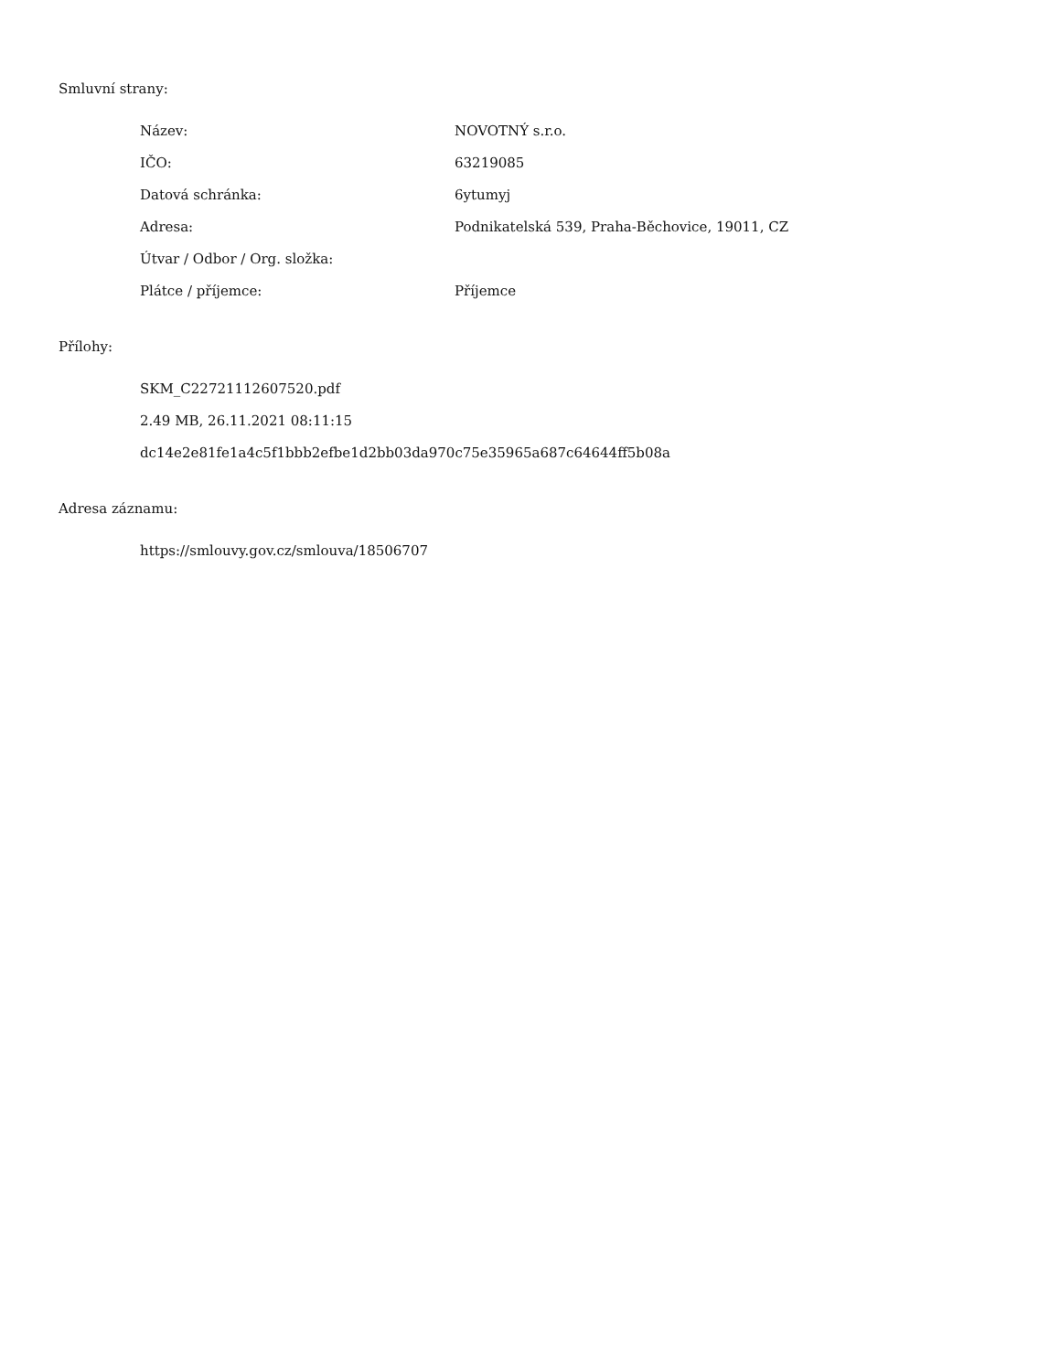Smluvní strany:
| Název: | NOVOTNÝ s.r.o. |
| IČO: | 63219085 |
| Datová schránka: | 6ytumyj |
| Adresa: | Podnikatelská 539, Praha-Běchovice, 19011, CZ |
| Útvar / Odbor / Org. složka: | |
| Plátce / příjemce: | Příjemce |
Přílohy:
SKM_C22721112607520.pdf
2.49 MB, 26.11.2021 08:11:15
dc14e2e81fe1a4c5f1bbb2efbe1d2bb03da970c75e35965a687c64644ff5b08a
Adresa záznamu:
https://smlouvy.gov.cz/smlouva/18506707